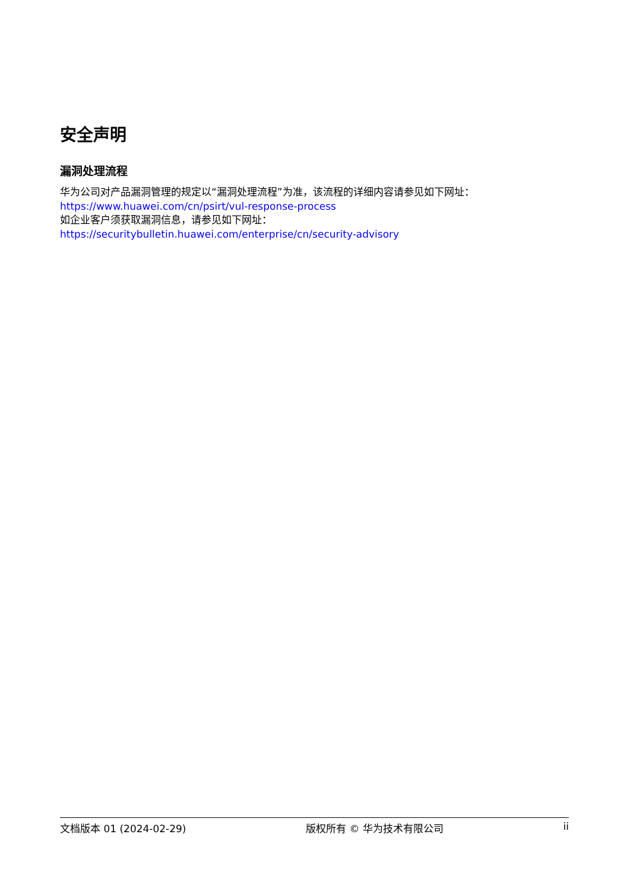安全声明
漏洞处理流程
华为公司对产品漏洞管理的规定以“漏洞处理流程”为准，该流程的详细内容请参见如下网址：
https://www.huawei.com/cn/psirt/vul-response-process
如企业客户须获取漏洞信息，请参见如下网址：
https://securitybulletin.huawei.com/enterprise/cn/security-advisory
文档版本 01 (2024-02-29) 版权所有 © 华为技术有限公司 ii